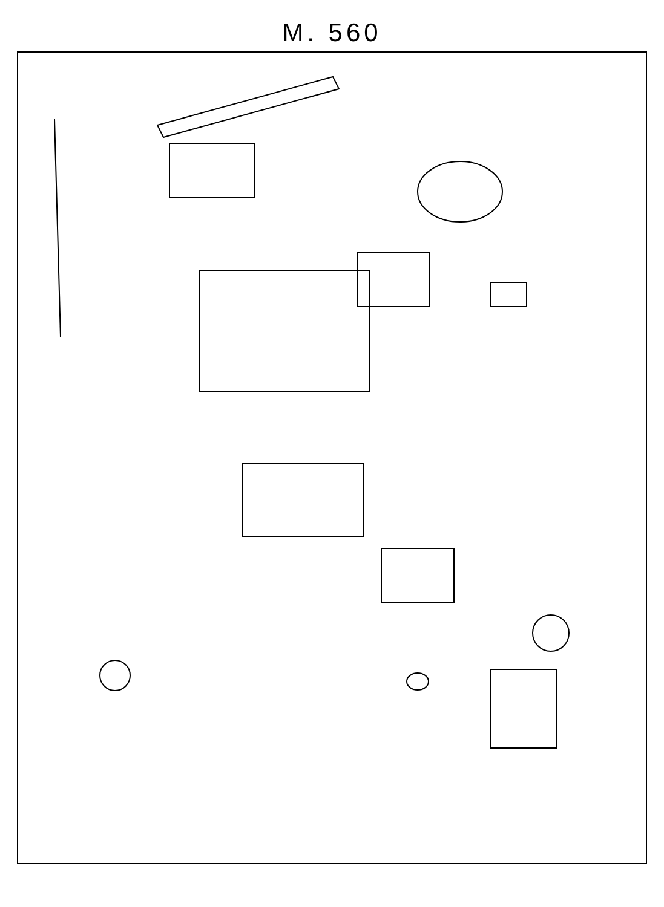M. 560
184 51 185 238 11 84 246 88 85 239 243 240 65 77 82 247 80 79 83 244 50 52 64 245 242 186 121 187 235 237 236 204 214 183-1 183-2 19 183-3 183-4 183-5 213 103 212 205 203 133 204 179 180 178 177 13 182 181 157 163 158 169 60 168 165 7 164 78 166 147 167 160 75 149 16 162 159 148 161 145 207 175 176 174 250 206 121 173 170 234 233 232 231 230 216 200 215 210 208 209 201 172 22 171 89 154 153 152 151 241 240 225 228 227 229 196 195 198 202 248 133 204 150 157 158 155 156 226 227 1 2 224 197 194 3 7 11 192 193 199 147 146 145 75 144 149 16 143 142 148 18 19 6 5 13 12 11 10 14 15 16 217-10 217-9 217-8 217-7 217-6 217-4 217-3 17 7 4 13 19 18 217-2 223 221 220 217-1 35 219 217-11 217-5B 217-5A 218 222 190 189 191 188 62 63 120 116 117 115 76 122 118 109 141-4 141-5 141-6 141-7 141-19 141-18 141-9 141-8 141-21 141-22 141-2 141-13 141-3 249 141-14 141-1 141-17 141-16 141-15 141-20 141-12 141-10 141-11 129 25 19 131 9 8 20 24 23 25 14 22 21 60 59 22 72 22 61 73 74 13 16 108 119 113 112 132 35 128 16 66 60 71 70 75 96 69 95 16 19 111 140 114 130 134 121 123 86 13 87 16 68 81 90 22 67 110 75 125 136 135 89 27 29 28 26 30 36 31 35 32 33 34 48-4 48-3 48-6 48-5 48-1 13 98 22 137 138 139 126 127 124 16 22 37 38 39 7 16 40 41 42 43 44 45 47 46 48-2 94 16 93 91 16 99 92 97 105 106 35 53 11 54-1 55 54-2 35 56 57 58 100 103 101 102 104 106 107